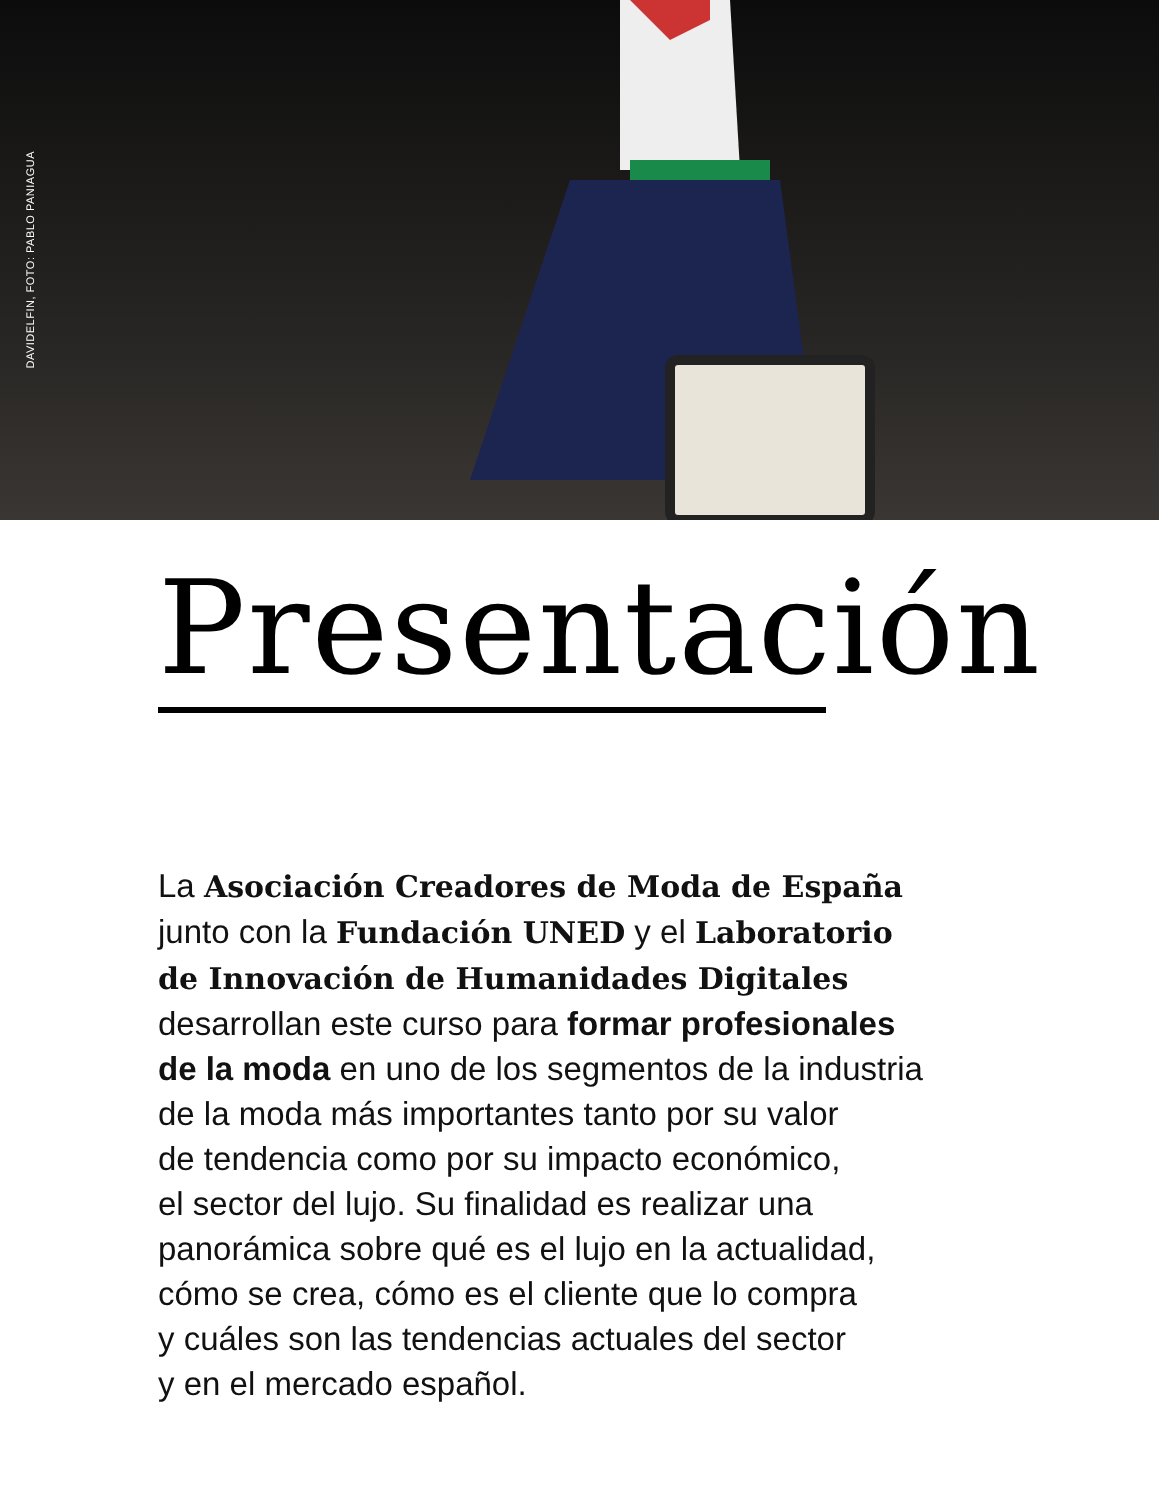DAVIDELFIN, FOTO: PABLO PANIAGUA
Presentación
La Asociación Creadores de Moda de España
junto con la Fundación UNED y el Laboratorio
de Innovación de Humanidades Digitales
desarrollan este curso para formar profesionales
de la moda en uno de los segmentos de la industria
de la moda más importantes tanto por su valor
de tendencia como por su impacto económico,
el sector del lujo. Su finalidad es realizar una
panorámica sobre qué es el lujo en la actualidad,
cómo se crea, cómo es el cliente que lo compra
y cuáles son las tendencias actuales del sector
y en el mercado español.